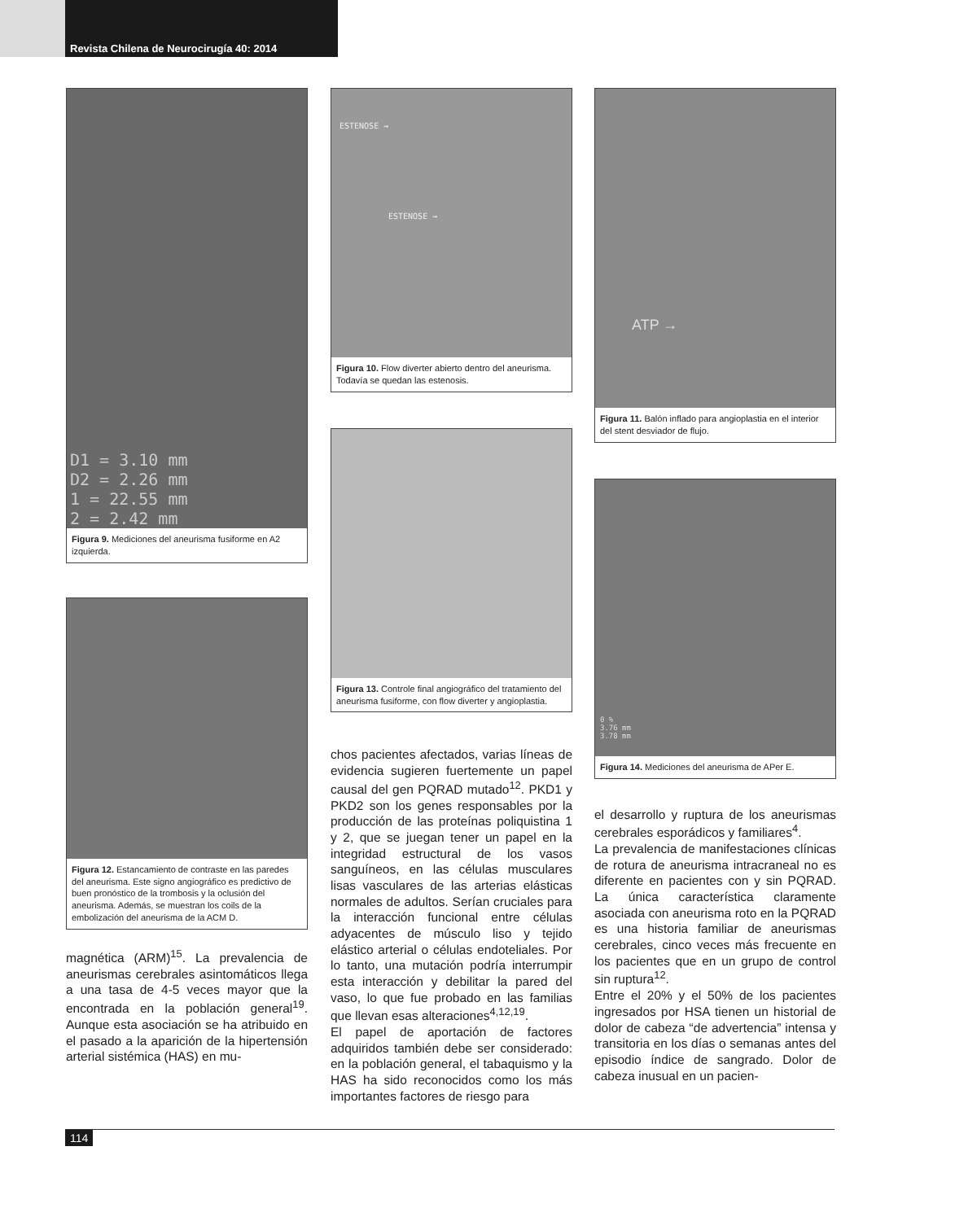Revista Chilena de Neurocirugía 40: 2014
D1 = 3.10 mm
D2 = 2.26 mm
1 = 22.55 mm
2 = 2.42 mm
Figura 9. Mediciones del aneurisma fusiforme en A2 izquierda.
Figura 12. Estancamiento de contraste en las paredes del aneurisma. Este signo angiográfico es predictivo de buen pronóstico de la trombosis y la oclusión del aneurisma. Además, se muestran los coils de la embolización del aneurisma de la ACM D.
magnética (ARM)<sup>15</sup>. La prevalencia de aneurismas cerebrales asintomáticos llega a una tasa de 4-5 veces mayor que la encontrada en la población general<sup>19</sup>. Aunque esta asociación se ha atribuido en el pasado a la aparición de la hipertensión arterial sistémica (HAS) en mu-
ESTENOSE →
ESTENOSE →
Figura 10. Flow diverter abierto dentro del aneurisma. Todavía se quedan las estenosis.
Figura 13. Controle final angiográfico del tratamiento del aneurisma fusiforme, con flow diverter y angioplastia.
chos pacientes afectados, varias líneas de evidencia sugieren fuertemente un papel causal del gen PQRAD mutado<sup>12</sup>. PKD1 y PKD2 son los genes responsables por la producción de las proteínas poliquistina 1 y 2, que se juegan tener un papel en la integridad estructural de los vasos sanguíneos, en las células musculares lisas vasculares de las arterias elásticas normales de adultos. Serían cruciales para la interacción funcional entre células adyacentes de músculo liso y tejido elástico arterial o células endoteliales. Por lo tanto, una mutación podría interrumpir esta interacción y debilitar la pared del vaso, lo que fue probado en las familias que llevan esas alteraciones<sup>4,12,19</sup>.
El papel de aportación de factores adquiridos también debe ser considerado: en la población general, el tabaquismo y la HAS ha sido reconocidos como los más importantes factores de riesgo para
ATP →
Figura 11. Balón inflado para angioplastia en el interior del stent desviador de flujo.
0 %
3.76 mm
3.78 mm
Figura 14. Mediciones del aneurisma de APer E.
el desarrollo y ruptura de los aneurismas cerebrales esporádicos y familiares<sup>4</sup>.
La prevalencia de manifestaciones clínicas de rotura de aneurisma intracraneal no es diferente en pacientes con y sin PQRAD. La única característica claramente asociada con aneurisma roto en la PQRAD es una historia familiar de aneurismas cerebrales, cinco veces más frecuente en los pacientes que en un grupo de control sin ruptura<sup>12</sup>.
Entre el 20% y el 50% de los pacientes ingresados por HSA tienen un historial de dolor de cabeza “de advertencia” intensa y transitoria en los días o semanas antes del episodio índice de sangrado. Dolor de cabeza inusual en un pacien-
114